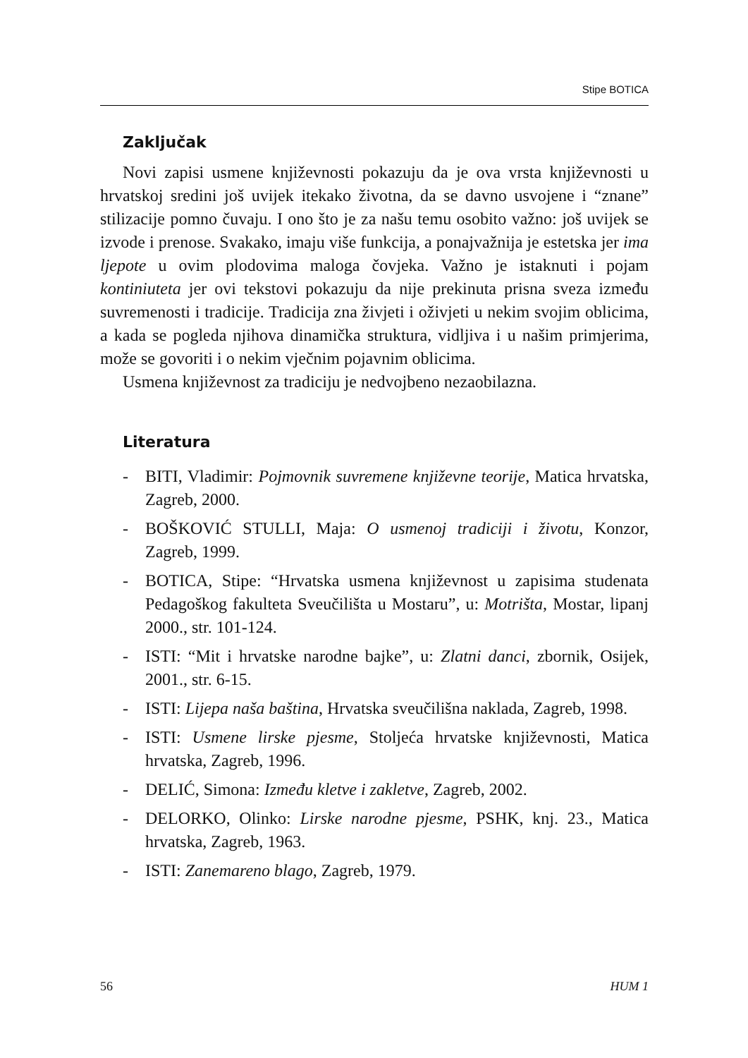Stipe BOTICA
Zaključak
Novi zapisi usmene književnosti pokazuju da je ova vrsta književnosti u hrvatskoj sredini još uvijek itekako životna, da se davno usvojene i “znane” stilizacije pomno čuvaju. I ono što je za našu temu osobito važno: još uvijek se izvode i prenose. Svakako, imaju više funkcija, a ponajvažnija je estetska jer ima ljepote u ovim plodovima maloga čovjeka. Važno je istaknuti i pojam kontiniuteta jer ovi tekstovi pokazuju da nije prekinuta prisna sveza između suvremenosti i tradicije. Tradicija zna živjeti i oživjeti u nekim svojim oblicima, a kada se pogleda njihova dinamička struktura, vidljiva i u našim primjerima, može se govoriti i o nekim vječnim pojavnim oblicima.
Usmena književnost za tradiciju je nedvojbeno nezaobilazna.
Literatura
- BITI, Vladimir: Pojmovnik suvremene književne teorije, Matica hrvatska, Zagreb, 2000.
- BOŠKOVIĆ STULLI, Maja: O usmenoj tradiciji i životu, Konzor, Zagreb, 1999.
- BOTICA, Stipe: “Hrvatska usmena književnost u zapisima studenata Pedagoškog fakulteta Sveučilišta u Mostaru”, u: Motrišta, Mostar, lipanj 2000., str. 101-124.
- ISTI: “Mit i hrvatske narodne bajke”, u: Zlatni danci, zbornik, Osijek, 2001., str. 6-15.
- ISTI: Lijepa naša baština, Hrvatska sveučilišna naklada, Zagreb, 1998.
- ISTI: Usmene lirske pjesme, Stoljeća hrvatske književnosti, Matica hrvatska, Zagreb, 1996.
- DELIĆ, Simona: Između kletve i zakletve, Zagreb, 2002.
- DELORKO, Olinko: Lirske narodne pjesme, PSHK, knj. 23., Matica hrvatska, Zagreb, 1963.
- ISTI: Zanemareno blago, Zagreb, 1979.
56 HUM 1